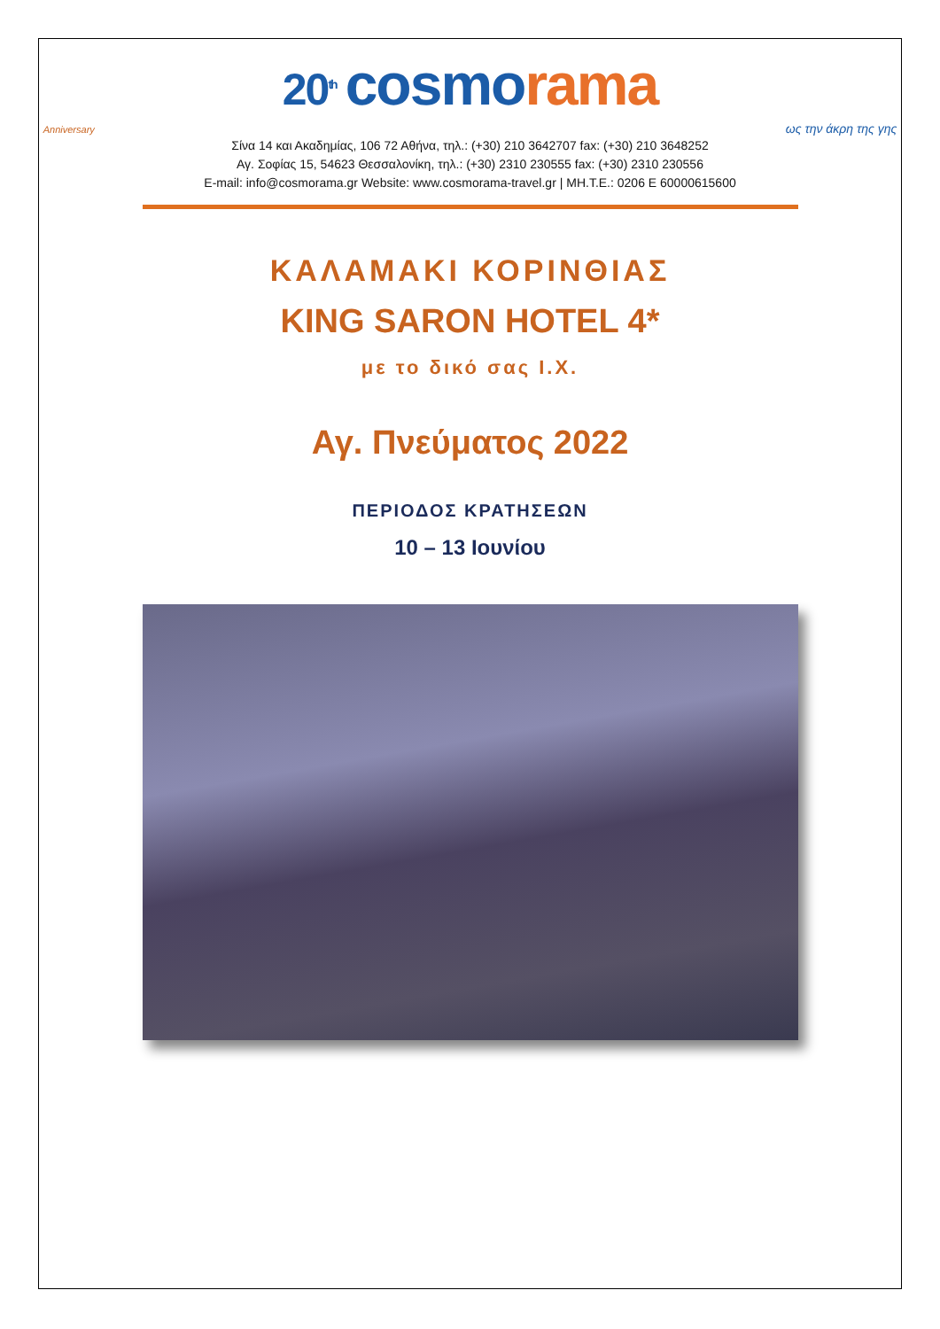20<sup>th</sup> cosmo rama
Anniversary
ως την άκρη της γης
Σίνα 14 και Ακαδημίας, 106 72 Αθήνα, τηλ.: (+30) 210 3642707 fax: (+30) 210 3648252
Αγ. Σοφίας 15, 54623 Θεσσαλονίκη, τηλ.: (+30) 2310 230555 fax: (+30) 2310 230556
E-mail: info@cosmorama.gr Website: www.cosmorama-travel.gr | ΜΗ.Τ.Ε.: 0206 Ε 60000615600
ΚΑΛΑΜΑΚΙ ΚΟΡΙΝΘΙΑΣ
KING SARON HOTEL 4*
με το δικό σας Ι.Χ.
Αγ. Πνεύματος 2022
ΠΕΡΙΟΔΟΣ ΚΡΑΤΗΣΕΩΝ
10 – 13 Ιουνίου